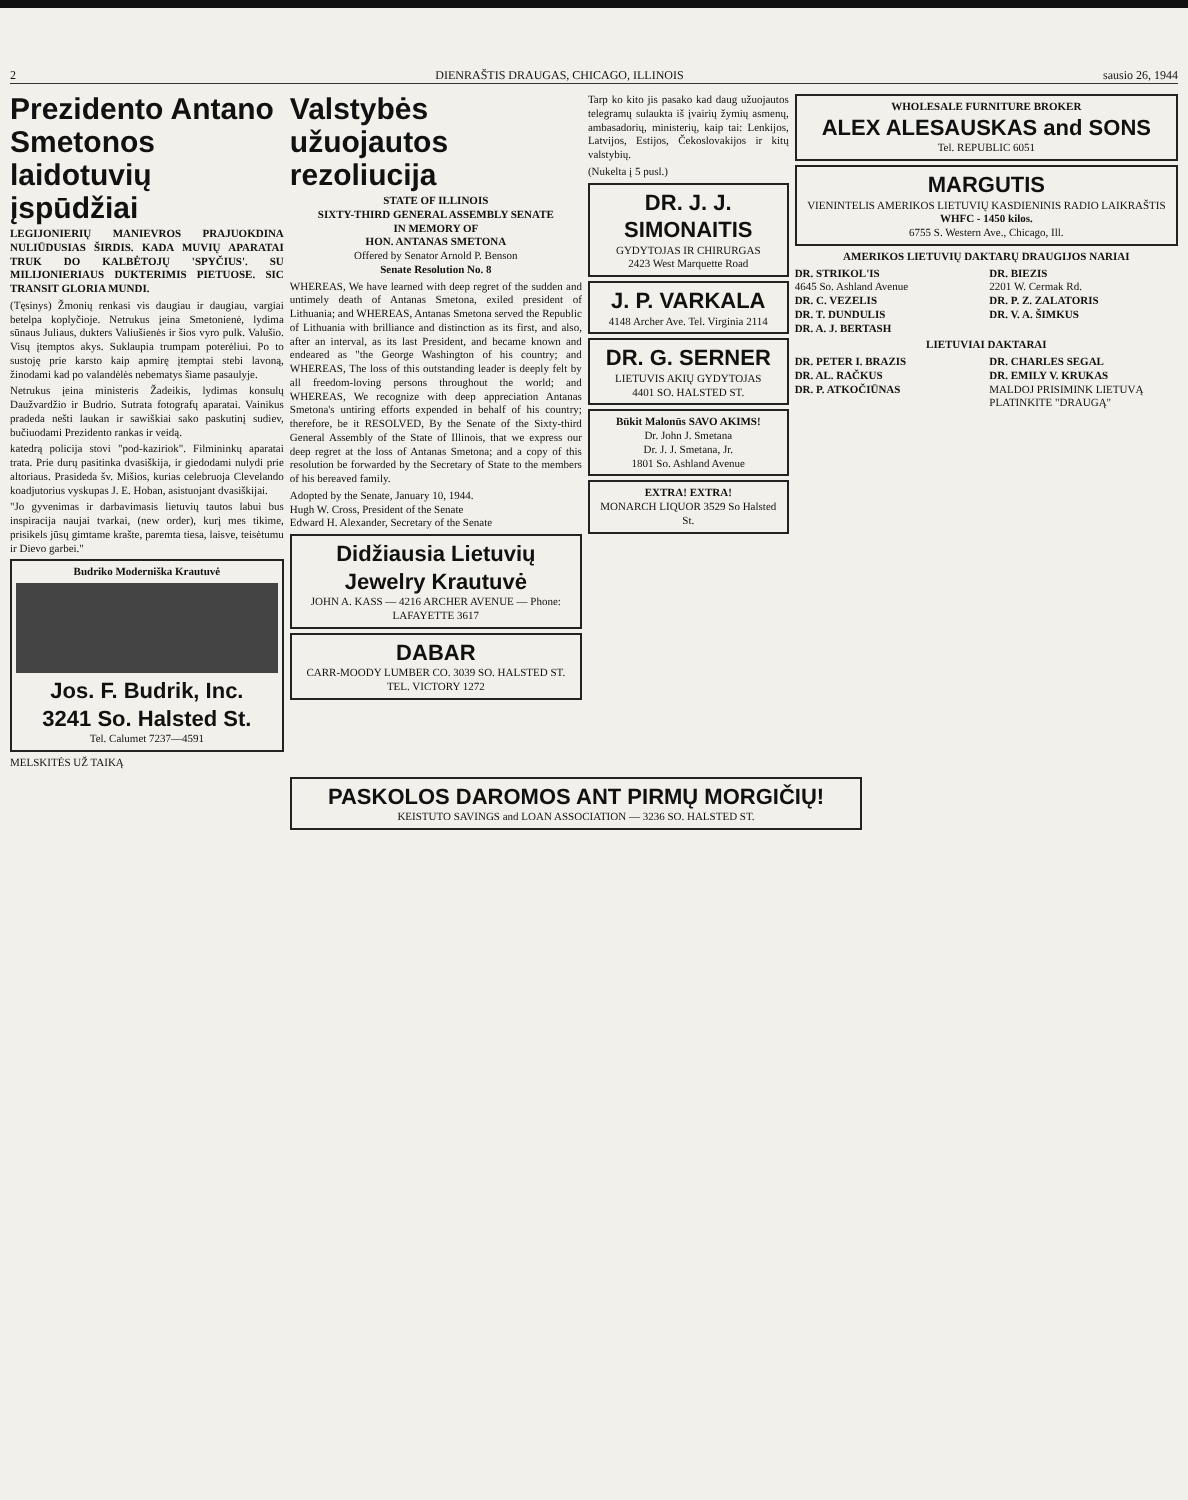2 DIENRAŠTIS DRAUGAS, CHICAGO, ILLINOIS sausio 26, 1944
Prezidento Antano Smetonos laidotuvių įspūdžiai
LEGIJONIERIŲ MANIEVROS PRAJUOKDINA NULIŪDUSIAS ŠIRDIS. KADA MUVIŲ APARATAI TRUK DO KALBĖTOJŲ 'SPYČIUS'. SU MILIJONIERIAUS DUKTERIMIS PIETUOSE. SIC TRANSIT GLORIA MUNDI.
(Tęsinys) Žmonių renkasi vis daugiau ir daugiau, vargiai betelpa koplyčioje. Netrukus įeina Smetonienė, lydima sūnaus Juliaus, dukters Valiušienės ir šios vyro pulk. Valušio. Visų įtemptos akys. Suklaupia trumpam poterėliui. Po to sustoję prie karsto kaip apmirę įtemptai stebi lavoną, žinodami kad po valandėlės nebematys šiame pasaulyje.
Netrukus įeina ministeris Žadeikis, lydimas konsulų Daužvardžio ir Budrio. Sutrata fotografų aparatai. Vainikus pradeda nešti laukan ir sawiškiai sako paskutinį sudiev, bučiuodami Prezidento rankas ir veidą.
katedrą policija stovi "pod-kaziriok". Filmininkų aparatai trata. Prie durų pasitinka dvasiškija, ir giedodami nulydi prie altoriaus. Prasideda šv. Mišios, kurias celebruoja Clevelando koadjutorius vyskupas J. E. Hoban, asistuojant dvasiškijai.
"Jo gyvenimas ir darbavimasis lietuvių tautos labui bus inspiracija naujai tvarkai, (new order), kurį mes tikime, prisikels jūsų gimtame krašte, paremta tiesa, laisve, teisėtumu ir Dievo garbei."
Budriko Moderniška Krautuvė
Jos. F. Budrik, Inc.
3241 So. Halsted St.
Tel. Calumet 7237—4591
MELSKITĖS UŽ TAIKĄ
Valstybės užuojautos rezoliucija
STATE OF ILLINOIS
SIXTY-THIRD GENERAL ASSEMBLY SENATE
IN MEMORY OF
HON. ANTANAS SMETONA
Offered by Senator Arnold P. Benson
Senate Resolution No. 8
WHEREAS, We have learned with deep regret of the sudden and untimely death of Antanas Smetona, exiled president of Lithuania; and WHEREAS, Antanas Smetona served the Republic of Lithuania with brilliance and distinction as its first, and also, after an interval, as its last President, and became known and endeared as "the George Washington of his country; and WHEREAS, The loss of this outstanding leader is deeply felt by all freedom-loving persons throughout the world; and WHEREAS, We recognize with deep appreciation Antanas Smetona's untiring efforts expended in behalf of his country; therefore, be it RESOLVED, By the Senate of the Sixty-third General Assembly of the State of Illinois, that we express our deep regret at the loss of Antanas Smetona; and a copy of this resolution be forwarded by the Secretary of State to the members of his bereaved family.
Adopted by the Senate, January 10, 1944.
Hugh W. Cross, President of the Senate
Edward H. Alexander, Secretary of the Senate
Didžiausia Lietuvių Jewelry Krautuvė
JOHN A. KASS — 4216 ARCHER AVENUE — Phone: LAFAYETTE 3617
DABAR
CARR-MOODY LUMBER CO. 3039 SO. HALSTED ST. TEL. VICTORY 1272
Tarp ko kito jis pasako kad daug užuojautos telegramų sulaukta iš įvairių žymių asmenų, ambasadorių, ministerių, kaip tai: Lenkijos, Latvijos, Estijos, Čekoslovakijos ir kitų valstybių.
(Nukelta į 5 pusl.)
DR. J. J. SIMONAITIS
GYDYTOJAS IR CHIRURGAS
2423 West Marquette Road
J. P. VARKALA
4148 Archer Ave. Tel. Virginia 2114
DR. G. SERNER
LIETUVIS AKIŲ GYDYTOJAS
4401 SO. HALSTED ST.
Būkit Malonūs SAVO AKIMS!
Dr. John J. Smetana
Dr. J. J. Smetana, Jr.
1801 So. Ashland Avenue
EXTRA! EXTRA!
MONARCH LIQUOR 3529 So Halsted St.
WHOLESALE FURNITURE BROKER
ALEX ALESAUSKAS and SONS
Tel. REPUBLIC 6051
MARGUTIS
VIENINTELIS AMERIKOS LIETUVIŲ KASDIENINIS RADIO LAIKRAŠTIS
WHFC - 1450 kilos.
6755 S. Western Ave., Chicago, Ill.
AMERIKOS LIETUVIŲ DAKTARŲ DRAUGIJOS NARIAI
DR. STRIKOL'IS
4645 So. Ashland Avenue
DR. C. VEZELIS
DR. T. DUNDULIS
DR. A. J. BERTASH
DR. BIEZIS
2201 W. Cermak Rd.
DR. P. Z. ZALATORIS
DR. V. A. ŠIMKUS
LIETUVIAI DAKTARAI
DR. PETER I. BRAZIS
DR. AL. RAČKUS
DR. P. ATKOČIŪNAS
DR. CHARLES SEGAL
DR. EMILY V. KRUKAS
MALDOJ PRISIMINK LIETUVĄ
PLATINKITE "DRAUGĄ"
PASKOLOS DAROMOS ANT PIRMŲ MORGIČIŲ!
KEISTUTO SAVINGS and LOAN ASSOCIATION — 3236 SO. HALSTED ST.